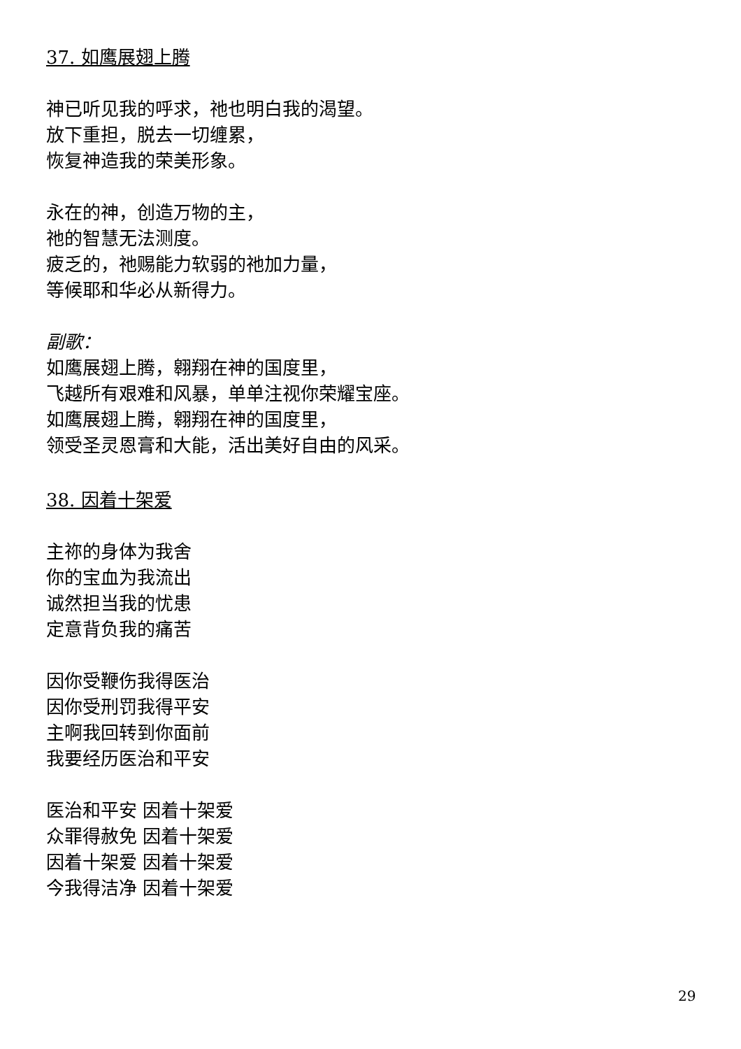37. 如鹰展翅上腾
神已听见我的呼求，祂也明白我的渴望。
放下重担，脱去一切缠累，
恢复神造我的荣美形象。
永在的神，创造万物的主，
祂的智慧无法测度。
疲乏的，祂赐能力软弱的祂加力量，
等候耶和华必从新得力。
副歌：
如鹰展翅上腾，翱翔在神的国度里，
飞越所有艰难和风暴，单单注视你荣耀宝座。
如鹰展翅上腾，翱翔在神的国度里，
领受圣灵恩膏和大能，活出美好自由的风采。
38. 因着十架爱
主祢的身体为我舍
你的宝血为我流出
诚然担当我的忧患
定意背负我的痛苦
因你受鞭伤我得医治
因你受刑罚我得平安
主啊我回转到你面前
我要经历医治和平安
医治和平安 因着十架爱
众罪得赦免 因着十架爱
因着十架爱 因着十架爱
今我得洁净 因着十架爱
29